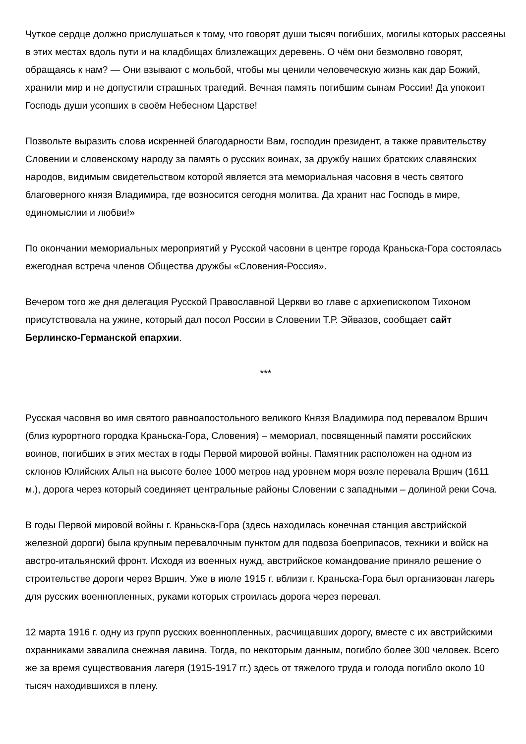Чуткое сердце должно прислушаться к тому, что говорят души тысяч погибших, могилы которых рассеяны в этих местах вдоль пути и на кладбищах близлежащих деревень. О чём они безмолвно говорят, обращаясь к нам? — Они взывают с мольбой, чтобы мы ценили человеческую жизнь как дар Божий, хранили мир и не допустили страшных трагедий. Вечная память погибшим сынам России! Да упокоит Господь души усопших в своём Небесном Царстве!
Позвольте выразить слова искренней благодарности Вам, господин президент, а также правительству Словении и словенскому народу за память о русских воинах, за дружбу наших братских славянских народов, видимым свидетельством которой является эта мемориальная часовня в честь святого благоверного князя Владимира, где возносится сегодня молитва. Да хранит нас Господь в мире, единомыслии и любви!»
По окончании мемориальных мероприятий у Русской часовни в центре города Краньска-Гора состоялась ежегодная встреча членов Общества дружбы «Словения-Россия».
Вечером того же дня делегация Русской Православной Церкви во главе с архиепископом Тихоном присутствовала на ужине, который дал посол России в Словении Т.Р. Эйвазов, сообщает сайт Берлинско-Германской епархии.
***
Русская часовня во имя святого равноапостольного великого Князя Владимира под перевалом Вршич (близ курортного городка Краньска-Гора, Словения) – мемориал, посвященный памяти российских воинов, погибших в этих местах в годы Первой мировой войны. Памятник расположен на одном из склонов Юлийских Альп на высоте более 1000 метров над уровнем моря возле перевала Вршич (1611 м.), дорога через который соединяет центральные районы Словении с западными – долиной реки Соча.
В годы Первой мировой войны г. Краньска-Гора (здесь находилась конечная станция австрийской железной дороги) была крупным перевалочным пунктом для подвоза боеприпасов, техники и войск на австро-итальянский фронт. Исходя из военных нужд, австрийское командование приняло решение о строительстве дороги через Вршич. Уже в июле 1915 г. вблизи г. Краньска-Гора был организован лагерь для русских военнопленных, руками которых строилась дорога через перевал.
12 марта 1916 г. одну из групп русских военнопленных, расчищавших дорогу, вместе с их австрийскими охранниками завалила снежная лавина. Тогда, по некоторым данным, погибло более 300 человек. Всего же за время существования лагеря (1915-1917 гг.) здесь от тяжелого труда и голода погибло около 10 тысяч находившихся в плену.